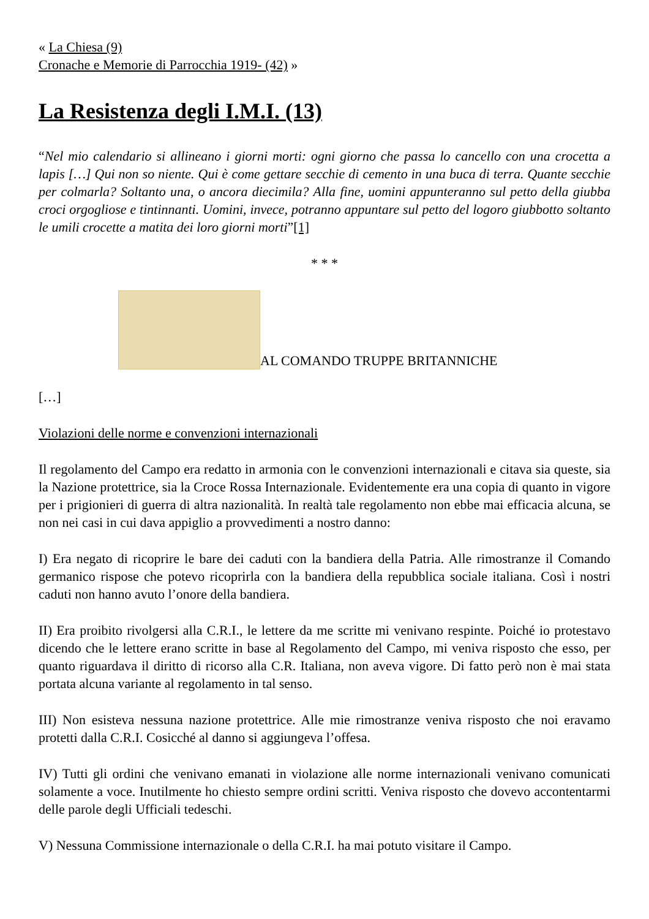« La Chiesa (9)
Cronache e Memorie di Parrocchia 1919- (42) »
La Resistenza degli I.M.I. (13)
“Nel mio calendario si allineano i giorni morti: ogni giorno che passa lo cancello con una crocetta a lapis […] Qui non so niente. Qui è come gettare secchie di cemento in una buca di terra. Quante secchie per colmarla? Soltanto una, o ancora diecimila? Alla fine, uomini appunteranno sul petto della giubba croci orgogliose e tintinnanti. Uomini, invece, potranno appuntare sul petto del logoro giubbotto soltanto le umili crocette a matita dei loro giorni morti”[1]
* * *
AL COMANDO TRUPPE BRITANNICHE
[…]
Violazioni delle norme e convenzioni internazionali
Il regolamento del Campo era redatto in armonia con le convenzioni internazionali e citava sia queste, sia la Nazione protettrice, sia la Croce Rossa Internazionale. Evidentemente era una copia di quanto in vigore per i prigionieri di guerra di altra nazionalità. In realtà tale regolamento non ebbe mai efficacia alcuna, se non nei casi in cui dava appiglio a provvedimenti a nostro danno:
I) Era negato di ricoprire le bare dei caduti con la bandiera della Patria. Alle rimostranze il Comando germanico rispose che potevo ricoprirla con la bandiera della repubblica sociale italiana. Così i nostri caduti non hanno avuto l’onore della bandiera.
II) Era proibito rivolgersi alla C.R.I., le lettere da me scritte mi venivano respinte. Poiché io protestavo dicendo che le lettere erano scritte in base al Regolamento del Campo, mi veniva risposto che esso, per quanto riguardava il diritto di ricorso alla C.R. Italiana, non aveva vigore. Di fatto però non è mai stata portata alcuna variante al regolamento in tal senso.
III) Non esisteva nessuna nazione protettrice. Alle mie rimostranze veniva risposto che noi eravamo protetti dalla C.R.I. Cosicché al danno si aggiungeva l’offesa.
IV) Tutti gli ordini che venivano emanati in violazione alle norme internazionali venivano comunicati solamente a voce. Inutilmente ho chiesto sempre ordini scritti. Veniva risposto che dovevo accontentarmi delle parole degli Ufficiali tedeschi.
V) Nessuna Commissione internazionale o della C.R.I. ha mai potuto visitare il Campo.